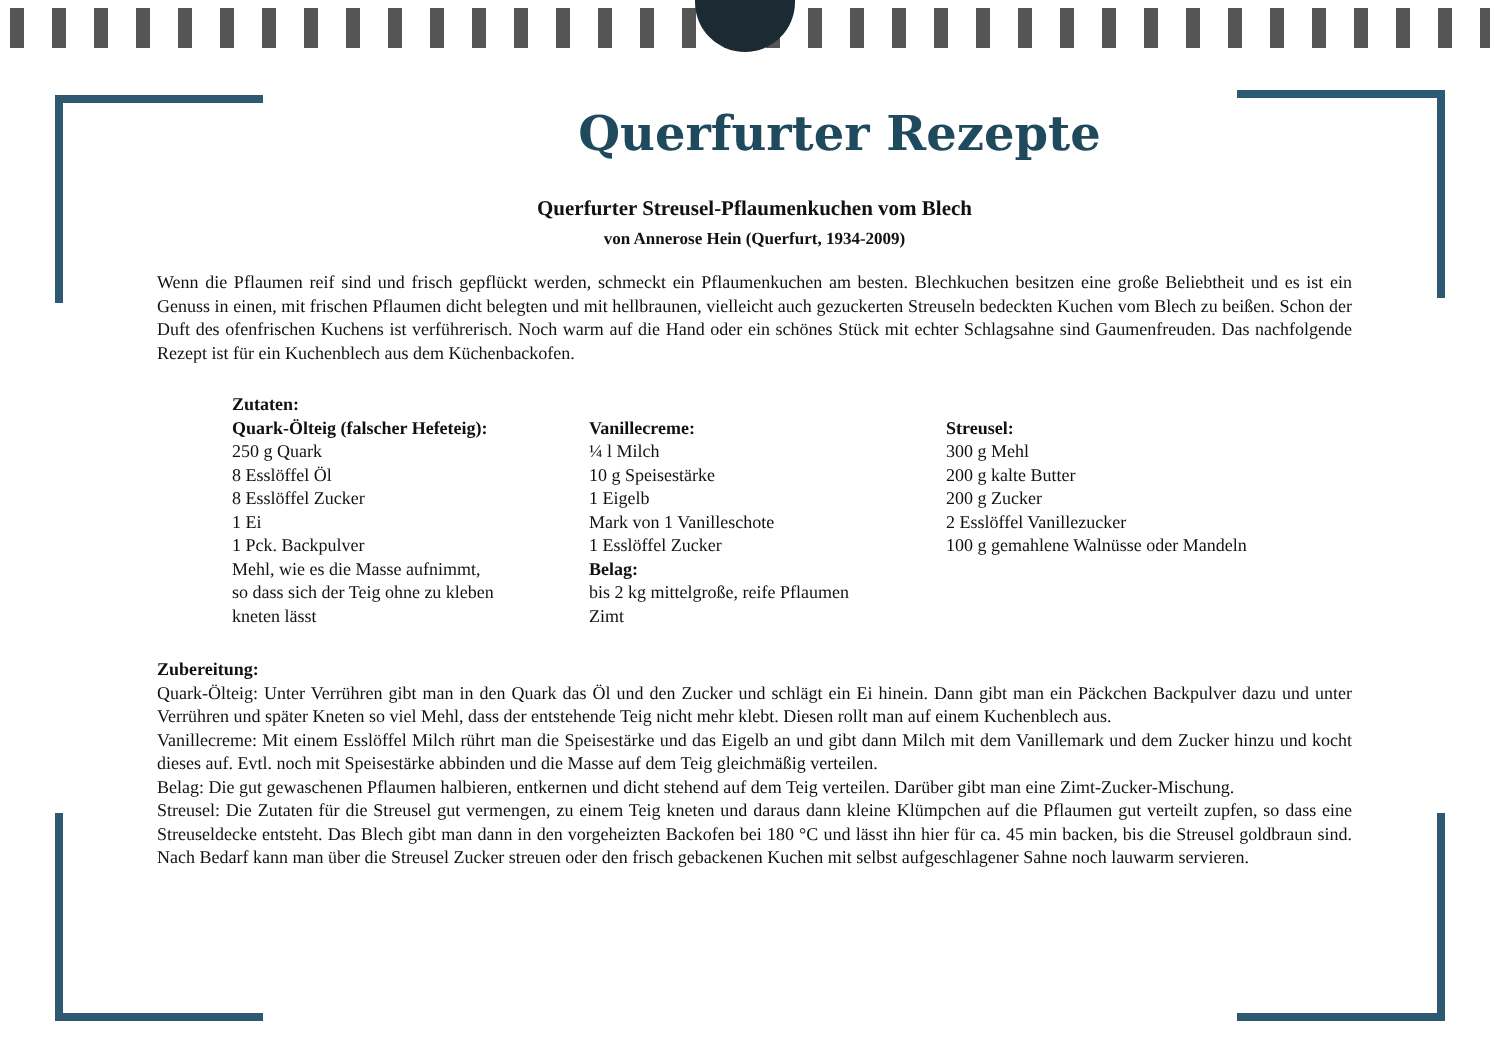Querfurter Rezepte
Querfurter Streusel-Pflaumenkuchen vom Blech
von Annerose Hein (Querfurt, 1934-2009)
Wenn die Pflaumen reif sind und frisch gepflückt werden, schmeckt ein Pflaumenkuchen am besten. Blechkuchen besitzen eine große Beliebtheit und es ist ein Genuss in einen, mit frischen Pflaumen dicht belegten und mit hellbraunen, vielleicht auch gezuckerten Streuseln bedeckten Kuchen vom Blech zu beißen. Schon der Duft des ofenfrischen Kuchens ist verführerisch. Noch warm auf die Hand oder ein schönes Stück mit echter Schlagsahne sind Gaumenfreuden. Das nachfolgende Rezept ist für ein Kuchenblech aus dem Küchenbackofen.
Zutaten:
Quark-Ölteig (falscher Hefeteig):
250 g Quark
8 Esslöffel Öl
8 Esslöffel Zucker
1 Ei
1 Pck. Backpulver
Mehl, wie es die Masse aufnimmt,
so dass sich der Teig ohne zu kleben
kneten lässt
Vanillecreme:
¼ l Milch
10 g Speisestärke
1 Eigelb
Mark von 1 Vanilleschote
1 Esslöffel Zucker
Belag:
bis 2 kg mittelgroße, reife Pflaumen
Zimt
Streusel:
300 g Mehl
200 g kalte Butter
200 g Zucker
2 Esslöffel Vanillezucker
100 g gemahlene Walnüsse oder Mandeln
Zubereitung:
Quark-Ölteig: Unter Verrühren gibt man in den Quark das Öl und den Zucker und schlägt ein Ei hinein. Dann gibt man ein Päckchen Backpulver dazu und unter Verrühren und später Kneten so viel Mehl, dass der entstehende Teig nicht mehr klebt. Diesen rollt man auf einem Kuchenblech aus.
Vanillecreme: Mit einem Esslöffel Milch rührt man die Speisestärke und das Eigelb an und gibt dann Milch mit dem Vanillemark und dem Zucker hinzu und kocht dieses auf. Evtl. noch mit Speisestärke abbinden und die Masse auf dem Teig gleichmäßig verteilen.
Belag: Die gut gewaschenen Pflaumen halbieren, entkernen und dicht stehend auf dem Teig verteilen. Darüber gibt man eine Zimt-Zucker-Mischung.
Streusel: Die Zutaten für die Streusel gut vermengen, zu einem Teig kneten und daraus dann kleine Klümpchen auf die Pflaumen gut verteilt zupfen, so dass eine Streuseldecke entsteht. Das Blech gibt man dann in den vorgeheizten Backofen bei 180 °C und lässt ihn hier für ca. 45 min backen, bis die Streusel goldbraun sind. Nach Bedarf kann man über die Streusel Zucker streuen oder den frisch gebackenen Kuchen mit selbst aufgeschlagener Sahne noch lauwarm servieren.